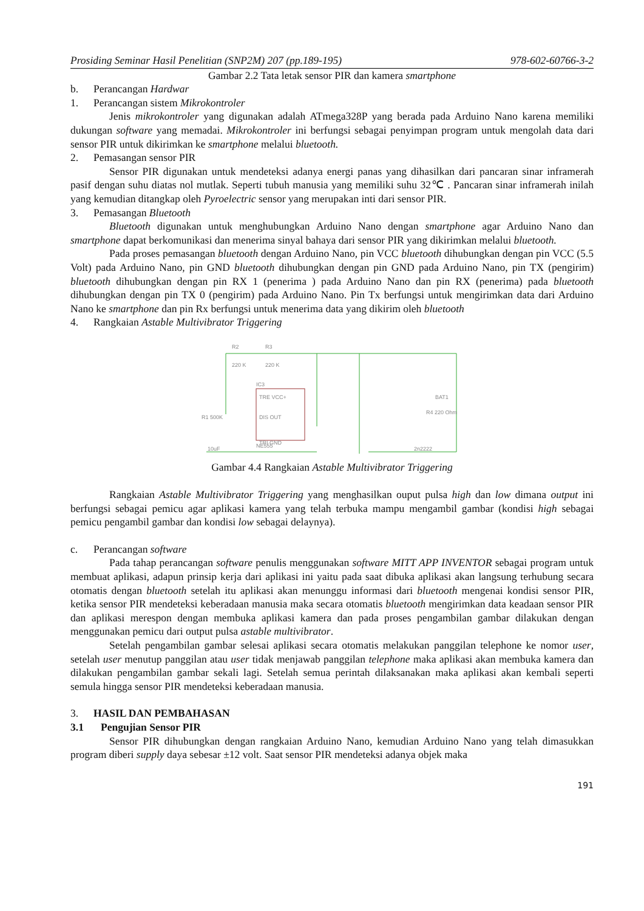Prosiding Seminar Hasil Penelitian (SNP2M) 207 (pp.189-195) 978-602-60766-3-2
Gambar 2.2 Tata letak sensor PIR dan kamera smartphone
b. Perancangan Hardwar
1. Perancangan sistem Mikrokontroler
Jenis mikrokontroler yang digunakan adalah ATmega328P yang berada pada Arduino Nano karena memiliki dukungan software yang memadai. Mikrokontroler ini berfungsi sebagai penyimpan program untuk mengolah data dari sensor PIR untuk dikirimkan ke smartphone melalui bluetooth.
2. Pemasangan sensor PIR
Sensor PIR digunakan untuk mendeteksi adanya energi panas yang dihasilkan dari pancaran sinar inframerah pasif dengan suhu diatas nol mutlak. Seperti tubuh manusia yang memiliki suhu 32℃ . Pancaran sinar inframerah inilah yang kemudian ditangkap oleh Pyroelectric sensor yang merupakan inti dari sensor PIR.
3. Pemasangan Bluetooth
Bluetooth digunakan untuk menghubungkan Arduino Nano dengan smartphone agar Arduino Nano dan smartphone dapat berkomunikasi dan menerima sinyal bahaya dari sensor PIR yang dikirimkan melalui bluetooth.
Pada proses pemasangan bluetooth dengan Arduino Nano, pin VCC bluetooth dihubungkan dengan pin VCC (5.5 Volt) pada Arduino Nano, pin GND bluetooth dihubungkan dengan pin GND pada Arduino Nano, pin TX (pengirim) bluetooth dihubungkan dengan pin RX 1 (penerima ) pada Arduino Nano dan pin RX (penerima) pada bluetooth dihubungkan dengan pin TX 0 (pengirim) pada Arduino Nano. Pin Tx berfungsi untuk mengirimkan data dari Arduino Nano ke smartphone dan pin Rx berfungsi untuk menerima data yang dikirim oleh bluetooth
4. Rangkaian Astable Multivibrator Triggering
R2
R3
220 K
220 K
IC3
TRE VCC+
DIS OUT
TRI GND
NE555
R1 500K
10uF
2n2222
R4 220 Ohm
BAT1
Gambar 4.4 Rangkaian Astable Multivibrator Triggering
Rangkaian Astable Multivibrator Triggering yang menghasilkan ouput pulsa high dan low dimana output ini berfungsi sebagai pemicu agar aplikasi kamera yang telah terbuka mampu mengambil gambar (kondisi high sebagai pemicu pengambil gambar dan kondisi low sebagai delaynya).
c. Perancangan software
Pada tahap perancangan software penulis menggunakan software MITT APP INVENTOR sebagai program untuk membuat aplikasi, adapun prinsip kerja dari aplikasi ini yaitu pada saat dibuka aplikasi akan langsung terhubung secara otomatis dengan bluetooth setelah itu aplikasi akan menunggu informasi dari bluetooth mengenai kondisi sensor PIR, ketika sensor PIR mendeteksi keberadaan manusia maka secara otomatis bluetooth mengirimkan data keadaan sensor PIR dan aplikasi merespon dengan membuka aplikasi kamera dan pada proses pengambilan gambar dilakukan dengan menggunakan pemicu dari output pulsa astable multivibrator.
Setelah pengambilan gambar selesai aplikasi secara otomatis melakukan panggilan telephone ke nomor user, setelah user menutup panggilan atau user tidak menjawab panggilan telephone maka aplikasi akan membuka kamera dan dilakukan pengambilan gambar sekali lagi. Setelah semua perintah dilaksanakan maka aplikasi akan kembali seperti semula hingga sensor PIR mendeteksi keberadaan manusia.
3. HASIL DAN PEMBAHASAN
3.1 Pengujian Sensor PIR
Sensor PIR dihubungkan dengan rangkaian Arduino Nano, kemudian Arduino Nano yang telah dimasukkan program diberi supply daya sebesar ±12 volt. Saat sensor PIR mendeteksi adanya objek maka
191